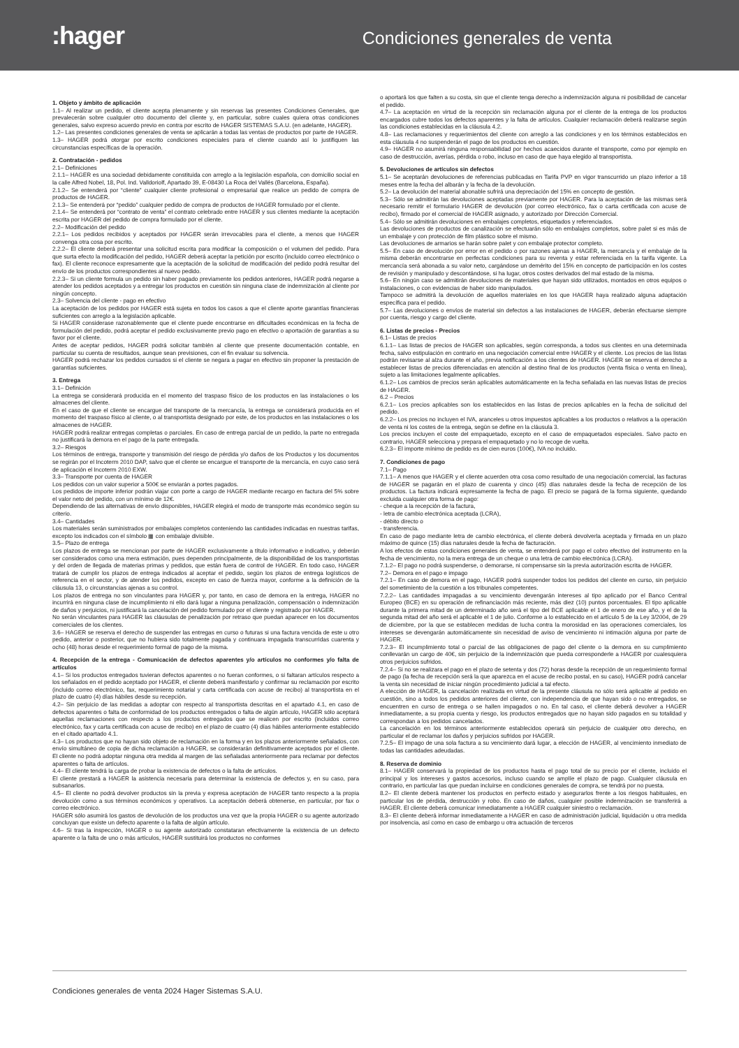:hager
Condiciones generales de venta
1. Objeto y ámbito de aplicación
1.1– Al realizar un pedido, el cliente acepta plenamente y sin reservas las presentes Condiciones Generales, que prevalecerán sobre cualquier otro documento del cliente y, en particular, sobre cuales quiera otras condiciones generales, salvo expreso acuerdo previo en contra por escrito de HAGER SISTEMAS S.A.U. (en adelante, HAGER).
1.2– Las presentes condiciones generales de venta se aplicarán a todas las ventas de productos por parte de HAGER.
1.3– HAGER podrá otorgar por escrito condiciones especiales para el cliente cuando así lo justifiquen las circunstancias específicas de la operación.
2. Contratación - pedidos
2.1– Definiciones
2.1.1– HAGER es una sociedad debidamente constituida con arreglo a la legislación española, con domicilio social en la calle Alfred Nobel, 18, Pol. Ind. Valldoriolf, Apartado 39, E-08430 La Roca del Vallés (Barcelona, España).
2.1.2– Se entenderá por “cliente” cualquier cliente profesional o empresarial que realice un pedido de compra de productos de HAGER.
2.1.3– Se entenderá por “pedido” cualquier pedido de compra de productos de HAGER formulado por el cliente.
2.1.4– Se entenderá por “contrato de venta” el contrato celebrado entre HAGER y sus clientes mediante la aceptación escrita por HAGER del pedido de compra formulado por el cliente.
2.2– Modificación del pedido
2.2.1– Los pedidos recibidos y aceptados por HAGER serán irrevocables para el cliente, a menos que HAGER convenga otra cosa por escrito.
2.2.2– El cliente deberá presentar una solicitud escrita para modificar la composición o el volumen del pedido. Para que surta efecto la modificación del pedido, HAGER deberá aceptar la petición por escrito (incluido correo electrónico o fax). El cliente reconoce expresamente que la aceptación de la solicitud de modificación del pedido podrá resultar del envío de los productos correspondientes al nuevo pedido.
2.2.3– Si un cliente formula un pedido sin haber pagado previamente los pedidos anteriores, HAGER podrá negarse a atender los pedidos aceptados y a entregar los productos en cuestión sin ninguna clase de indemnización al cliente por ningún concepto.
2.3– Solvencia del cliente - pago en efectivo
La aceptación de los pedidos por HAGER está sujeta en todos los casos a que el cliente aporte garantías financieras suficientes con arreglo a la legislación aplicable.
Si HAGER considerase razonablemente que el cliente puede encontrarse en dificultades económicas en la fecha de formulación del pedido, podrá aceptar el pedido exclusivamente previo pago en efectivo o aportación de garantías a su favor por el cliente.
Antes de aceptar pedidos, HAGER podrá solicitar también al cliente que presente documentación contable, en particular su cuenta de resultados, aunque sean previsiones, con el fin evaluar su solvencia.
HAGER podrá rechazar los pedidos cursados si el cliente se negara a pagar en efectivo sin proponer la prestación de garantías suficientes.
3. Entrega
3.1– Definición
La entrega se considerará producida en el momento del traspaso físico de los productos en las instalaciones o los almacenes del cliente.
En el caso de que el cliente se encargue del transporte de la mercancía, la entrega se considerará producida en el momento del traspaso físico al cliente, o al transportista designado por este, de los productos en las instalaciones o los almacenes de HAGER.
HAGER podrá realizar entregas completas o parciales. En caso de entrega parcial de un pedido, la parte no entregada no justificará la demora en el pago de la parte entregada.
3.2– Riesgos
Los términos de entrega, transporte y transmisión del riesgo de pérdida y/o daños de los Productos y los documentos se regirán por el Incoterm 2010 DAP, salvo que el cliente se encargue el transporte de la mercancía, en cuyo caso será de aplicación el Incoterm 2010 EXW.
3.3– Transporte por cuenta de HAGER
Los pedidos con un valor superior a 500€ se enviarán a portes pagados.
Los pedidos de importe inferior podrán viajar con porte a cargo de HAGER mediante recargo en factura del 5% sobre el valor neto del pedido, con un mínimo de 12€.
Dependiendo de las alternativas de envío disponibles, HAGER elegirá el modo de transporte más económico según su criterio.
3.4– Cantidades
Los materiales serán suministrados por embalajes completos conteniendo las cantidades indicadas en nuestras tarifas, excepto los indicados con el símbolo ▦ con embalaje divisible.
3.5– Plazo de entrega
Los plazos de entrega se mencionan por parte de HAGER exclusivamente a título informativo e indicativo, y deberán ser considerados como una mera estimación, pues dependen principalmente, de la disponibilidad de los transportistas y del orden de llegada de materias primas y pedidos, que están fuera de control de HAGER. En todo caso, HAGER tratará de cumplir los plazos de entrega indicados al aceptar el pedido, según los plazos de entrega logísticos de referencia en el sector, y de atender los pedidos, excepto en caso de fuerza mayor, conforme a la definición de la cláusula 13, o circunstancias ajenas a su control.
Los plazos de entrega no son vinculantes para HAGER y, por tanto, en caso de demora en la entrega, HAGER no incurrirá en ninguna clase de incumplimiento ni ello dará lugar a ninguna penalización, compensación o indemnización de daños y perjuicios, ni justificará la cancelación del pedido formulado por el cliente y registrado por HAGER.
No serán vinculantes para HAGER las cláusulas de penalización por retraso que puedan aparecer en los documentos comerciales de los clientes.
3.6– HAGER se reserva el derecho de suspender las entregas en curso o futuras si una factura vencida de este u otro pedido, anterior o posterior, que no hubiera sido totalmente pagada y continuara impagada transcurridas cuarenta y ocho (48) horas desde el requerimiento formal de pago de la misma.
4. Recepción de la entrega - Comunicación de defectos aparentes y/o artículos no conformes y/o falta de artículos
4.1– Si los productos entregados tuvieran defectos aparentes o no fueran conformes, o si faltaran artículos respecto a los señalados en el pedido aceptado por HAGER, el cliente deberá manifestarlo y confirmar su reclamación por escrito (incluido correo electrónico, fax, requerimiento notarial y carta certificada con acuse de recibo) al transportista en el plazo de cuatro (4) días hábiles desde su recepción.
4.2– Sin perjuicio de las medidas a adoptar con respecto al transportista descritas en el apartado 4.1, en caso de defectos aparentes o falta de conformidad de los productos entregados o falta de algún artículo, HAGER sólo aceptará aquellas reclamaciones con respecto a los productos entregados que se realicen por escrito (incluidos correo electrónico, fax y carta certificada con acuse de recibo) en el plazo de cuatro (4) días hábiles anteriormente establecido en el citado apartado 4.1.
4.3– Los productos que no hayan sido objeto de reclamación en la forma y en los plazos anteriormente señalados, con envío simultáneo de copia de dicha reclamación a HAGER, se considerarán definitivamente aceptados por el cliente. El cliente no podrá adoptar ninguna otra medida al margen de las señaladas anteriormente para reclamar por defectos aparentes o falta de artículos.
4.4– El cliente tendrá la carga de probar la existencia de defectos o la falta de artículos.
El cliente prestará a HAGER la asistencia necesaria para determinar la existencia de defectos y, en su caso, para subsanarlos.
4.5– El cliente no podrá devolver productos sin la previa y expresa aceptación de HAGER tanto respecto a la propia devolución como a sus términos económicos y operativos. La aceptación deberá obtenerse, en particular, por fax o correo electrónico.
HAGER sólo asumirá los gastos de devolución de los productos una vez que la propia HAGER o su agente autorizado concluyan que existe un defecto aparente o la falta de algún artículo.
4.6– Si tras la inspección, HAGER o su agente autorizado constataran efectivamente la existencia de un defecto aparente o la falta de uno o más artículos, HAGER sustituirá los productos no conformes
o aportará los que falten a su costa, sin que el cliente tenga derecho a indemnización alguna ni posibilidad de cancelar el pedido.
4.7– La aceptación en virtud de la recepción sin reclamación alguna por el cliente de la entrega de los productos encargados cubre todos los defectos aparentes y la falta de artículos. Cualquier reclamación deberá realizarse según las condiciones establecidas en la cláusula 4.2.
4.8– Las reclamaciones y requerimientos del cliente con arreglo a las condiciones y en los términos establecidos en esta cláusula 4 no suspenderán el pago de los productos en cuestión.
4.9– HAGER no asumirá ninguna responsabilidad por hechos acaecidos durante el transporte, como por ejemplo en caso de destrucción, averías, pérdida o robo, incluso en caso de que haya elegido al transportista.
5. Devoluciones de artículos sin defectos
5.1– Se aceptarán devoluciones de referencias publicadas en Tarifa PVP en vigor transcurrido un plazo inferior a 18 meses entre la fecha del albarán y la fecha de la devolución.
5.2– La devolución del material abonable sufrirá una depreciación del 15% en concepto de gestión.
5.3– Sólo se admitirán las devoluciones aceptadas previamente por HAGER. Para la aceptación de las mismas será necesario remitir el formulario HAGER de devolución (por correo electrónico, fax o carta certificada con acuse de recibo), firmado por el comercial de HAGER asignado, y autorizado por Dirección Comercial.
5.4– Sólo se admitirán devoluciones en embalajes completos, etiquetados y referenciados.
Las devoluciones de productos de canalización se efectuarán sólo en embalajes completos, sobre palet si es más de un embalaje y con protección de film plástico sobre el mismo.
Las devoluciones de armarios se harán sobre palet y con embalaje protector completo.
5.5– En caso de devolución por error en el pedido o por razones ajenas a HAGER, la mercancía y el embalaje de la misma deberán encontrarse en perfectas condiciones para su reventa y estar referenciada en la tarifa vigente. La mercancía será abonada a su valor neto, cargándose un demérito del 15% en concepto de participación en los costes de revisión y manipulado y descontándose, si ha lugar, otros costes derivados del mal estado de la misma.
5.6– En ningún caso se admitirán devoluciones de materiales que hayan sido utilizados, montados en otros equipos o instalaciones, o con evidencias de haber sido manipulados.
Tampoco se admitirá la devolución de aquellos materiales en los que HAGER haya realizado alguna adaptación específica para el pedido.
5.7– Las devoluciones o envíos de material sin defectos a las instalaciones de HAGER, deberán efectuarse siempre por cuenta, riesgo y cargo del cliente.
6. Listas de precios - Precios
6.1– Listas de precios
6.1.1– Las listas de precios de HAGER son aplicables, según corresponda, a todos sus clientes en una determinada fecha, salvo estipulación en contrario en una negociación comercial entre HAGER y el cliente. Los precios de las listas podrán revisarse al alza durante el año, previa notificación a los clientes de HAGER. HAGER se reserva el derecho a establecer listas de precios diferenciadas en atención al destino final de los productos (venta física o venta en línea), sujeto a las limitaciones legalmente aplicables.
6.1.2– Los cambios de precios serán aplicables automáticamente en la fecha señalada en las nuevas listas de precios de HAGER.
6.2 – Precios
6.2.1– Los precios aplicables son los establecidos en las listas de precios aplicables en la fecha de solicitud del pedido.
6.2.2– Los precios no incluyen el IVA, aranceles u otros impuestos aplicables a los productos o relativos a la operación de venta ni los costes de la entrega, según se define en la cláusula 3.
Los precios incluyen el coste del empaquetado, excepto en el caso de empaquetados especiales. Salvo pacto en contrario, HAGER selecciona y prepara el empaquetado y no lo recoge de vuelta.
6.2.3– El importe mínimo de pedido es de cien euros (100€), IVA no incluido.
7. Condiciones de pago
7.1– Pago
7.1.1– A menos que HAGER y el cliente acuerden otra cosa como resultado de una negociación comercial, las facturas de HAGER se pagarán en el plazo de cuarenta y cinco (45) días naturales desde la fecha de recepción de los productos. La factura indicará expresamente la fecha de pago. El precio se pagará de la forma siguiente, quedando excluida cualquier otra forma de pago:
- cheque a la recepción de la factura,
- letra de cambio electrónica aceptada (LCRA),
- débito directo o
- transferencia.
En caso de pago mediante letra de cambio electrónica, el cliente deberá devolverla aceptada y firmada en un plazo máximo de quince (15) días naturales desde la fecha de facturación.
A los efectos de estas condiciones generales de venta, se entenderá por pago el cobro efectivo del instrumento en la fecha de vencimiento, no la mera entrega de un cheque o una letra de cambio electrónica (LCRA).
7.1.2– El pago no podrá suspenderse, o demorarse, ni compensarse sin la previa autorización escrita de HAGER.
7.2– Demora en el pago e impago
7.2.1– En caso de demora en el pago, HAGER podrá suspender todos los pedidos del cliente en curso, sin perjuicio del sometimiento de la cuestión a los tribunales competentes.
7.2.2– Las cantidades impagadas a su vencimiento devengarán intereses al tipo aplicado por el Banco Central Europeo (BCE) en su operación de refinanciación más reciente, más diez (10) puntos porcentuales. El tipo aplicable durante la primera mitad de un determinado año será el tipo del BCE aplicable el 1 de enero de ese año, y el de la segunda mitad del año será el aplicable el 1 de julio. Conforme a lo establecido en el artículo 5 de la Ley 3/2004, de 29 de diciembre, por la que se establecen medidas de lucha contra la morosidad en las operaciones comerciales, los intereses se devengarán automáticamente sin necesidad de aviso de vencimiento ni intimación alguna por parte de HAGER.
7.2.3– El incumplimiento total o parcial de las obligaciones de pago del cliente o la demora en su cumplimiento conllevarán un cargo de 40€, sin perjuicio de la indemnización que pueda corresponderle a HAGER por cualesquiera otros perjuicios sufridos.
7.2.4– Si no se realizara el pago en el plazo de setenta y dos (72) horas desde la recepción de un requerimiento formal de pago (la fecha de recepción será la que aparezca en el acuse de recibo postal, en su caso), HAGER podrá cancelar la venta sin necesidad de iniciar ningún procedimiento judicial a tal efecto.
A elección de HAGER, la cancelación realizada en virtud de la presente cláusula no sólo será aplicable al pedido en cuestión, sino a todos los pedidos anteriores del cliente, con independencia de que hayan sido o no entregados, se encuentren en curso de entrega o se hallen impagados o no. En tal caso, el cliente deberá devolver a HAGER inmediatamente, a su propia cuenta y riesgo, los productos entregados que no hayan sido pagados en su totalidad y correspondan a los pedidos cancelados.
La cancelación en los términos anteriormente establecidos operará sin perjuicio de cualquier otro derecho, en particular el de reclamar los daños y perjuicios sufridos por HAGER.
7.2.5– El impago de una sola factura a su vencimiento dará lugar, a elección de HAGER, al vencimiento inmediato de todas las cantidades adeudadas.
8. Reserva de dominio
8.1– HAGER conservará la propiedad de los productos hasta el pago total de su precio por el cliente, incluido el principal y los intereses y gastos accesorios, incluso cuando se amplíe el plazo de pago. Cualquier cláusula en contrario, en particular las que puedan incluirse en condiciones generales de compra, se tendrá por no puesta.
8.2– El cliente deberá mantener los productos en perfecto estado y asegurarlos frente a los riesgos habituales, en particular los de pérdida, destrucción y robo. En caso de daños, cualquier posible indemnización se transferirá a HAGER. El cliente deberá comunicar inmediatamente a HAGER cualquier siniestro o reclamación.
8.3– El cliente deberá informar inmediatamente a HAGER en caso de administración judicial, liquidación u otra medida por insolvencia, así como en caso de embargo u otra actuación de terceros
Condiciones generales de venta 2024 Hager Sistemas S.A.U.